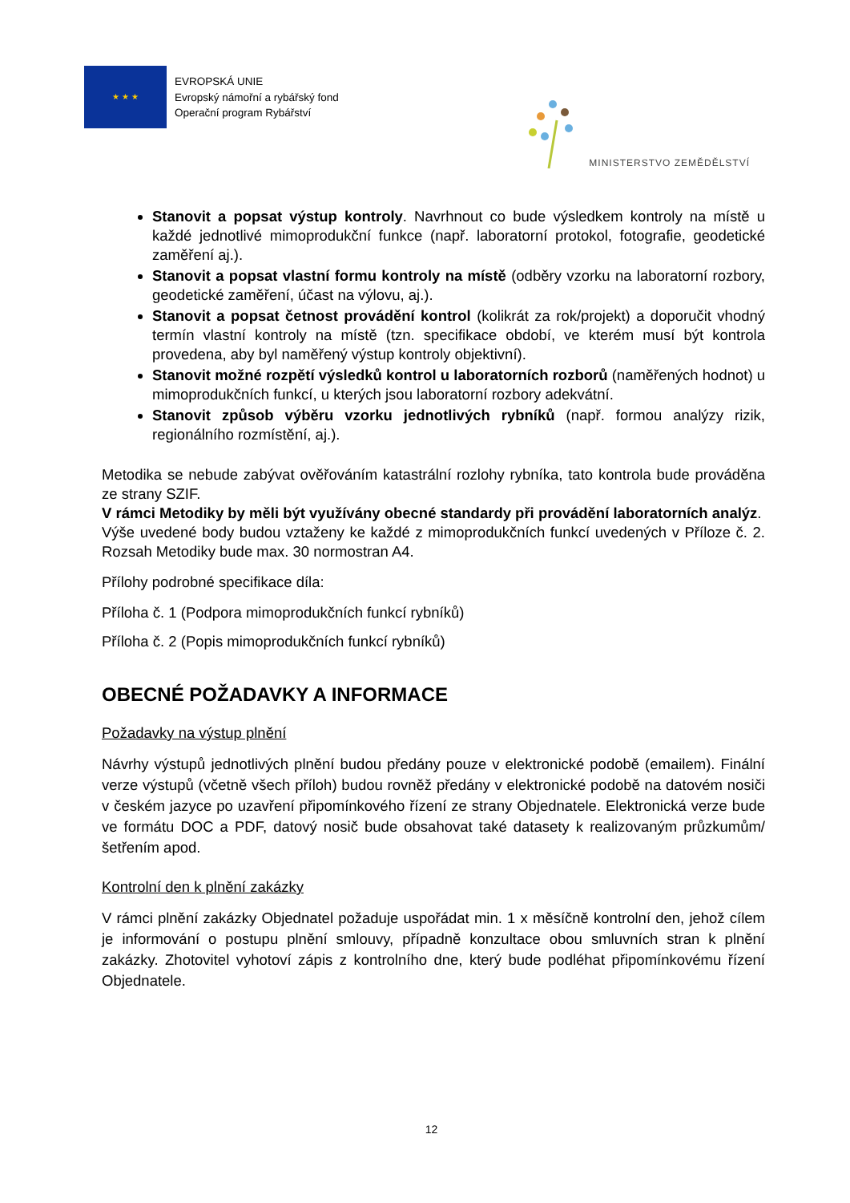★ ★ ★
EVROPSKÁ UNIE
Evropský námořní a rybářský fond
Operační program Rybářství
MINISTERSTVO ZEMĚDĚLSTVÍ
Stanovit a popsat výstup kontroly. Navrhnout co bude výsledkem kontroly na místě u každé jednotlivé mimoprodukční funkce (např. laboratorní protokol, fotografie, geodetické zaměření aj.).
Stanovit a popsat vlastní formu kontroly na místě (odběry vzorku na laboratorní rozbory, geodetické zaměření, účast na výlovu, aj.).
Stanovit a popsat četnost provádění kontrol (kolikrát za rok/projekt) a doporučit vhodný termín vlastní kontroly na místě (tzn. specifikace období, ve kterém musí být kontrola provedena, aby byl naměřený výstup kontroly objektivní).
Stanovit možné rozpětí výsledků kontrol u laboratorních rozborů (naměřených hodnot) u mimoprodukčních funkcí, u kterých jsou laboratorní rozbory adekvátní.
Stanovit způsob výběru vzorku jednotlivých rybníků (např. formou analýzy rizik, regionálního rozmístění, aj.).
Metodika se nebude zabývat ověřováním katastrální rozlohy rybníka, tato kontrola bude prováděna ze strany SZIF.
V rámci Metodiky by měli být využívány obecné standardy při provádění laboratorních analýz.
Výše uvedené body budou vztaženy ke každé z mimoprodukčních funkcí uvedených v Příloze č. 2. Rozsah Metodiky bude max. 30 normostran A4.
Přílohy podrobné specifikace díla:
Příloha č. 1 (Podpora mimoprodukčních funkcí rybníků)
Příloha č. 2 (Popis mimoprodukčních funkcí rybníků)
OBECNÉ POŽADAVKY A INFORMACE
Požadavky na výstup plnění
Návrhy výstupů jednotlivých plnění budou předány pouze v elektronické podobě (emailem). Finální verze výstupů (včetně všech příloh) budou rovněž předány v elektronické podobě na datovém nosiči v českém jazyce po uzavření připomínkového řízení ze strany Objednatele. Elektronická verze bude ve formátu DOC a PDF, datový nosič bude obsahovat také datasety k realizovaným průzkumům/šetřením apod.
Kontrolní den k plnění zakázky
V rámci plnění zakázky Objednatel požaduje uspořádat min. 1 x měsíčně kontrolní den, jehož cílem je informování o postupu plnění smlouvy, případně konzultace obou smluvních stran k plnění zakázky. Zhotovitel vyhotoví zápis z kontrolního dne, který bude podléhat připomínkovému řízení Objednatele.
12